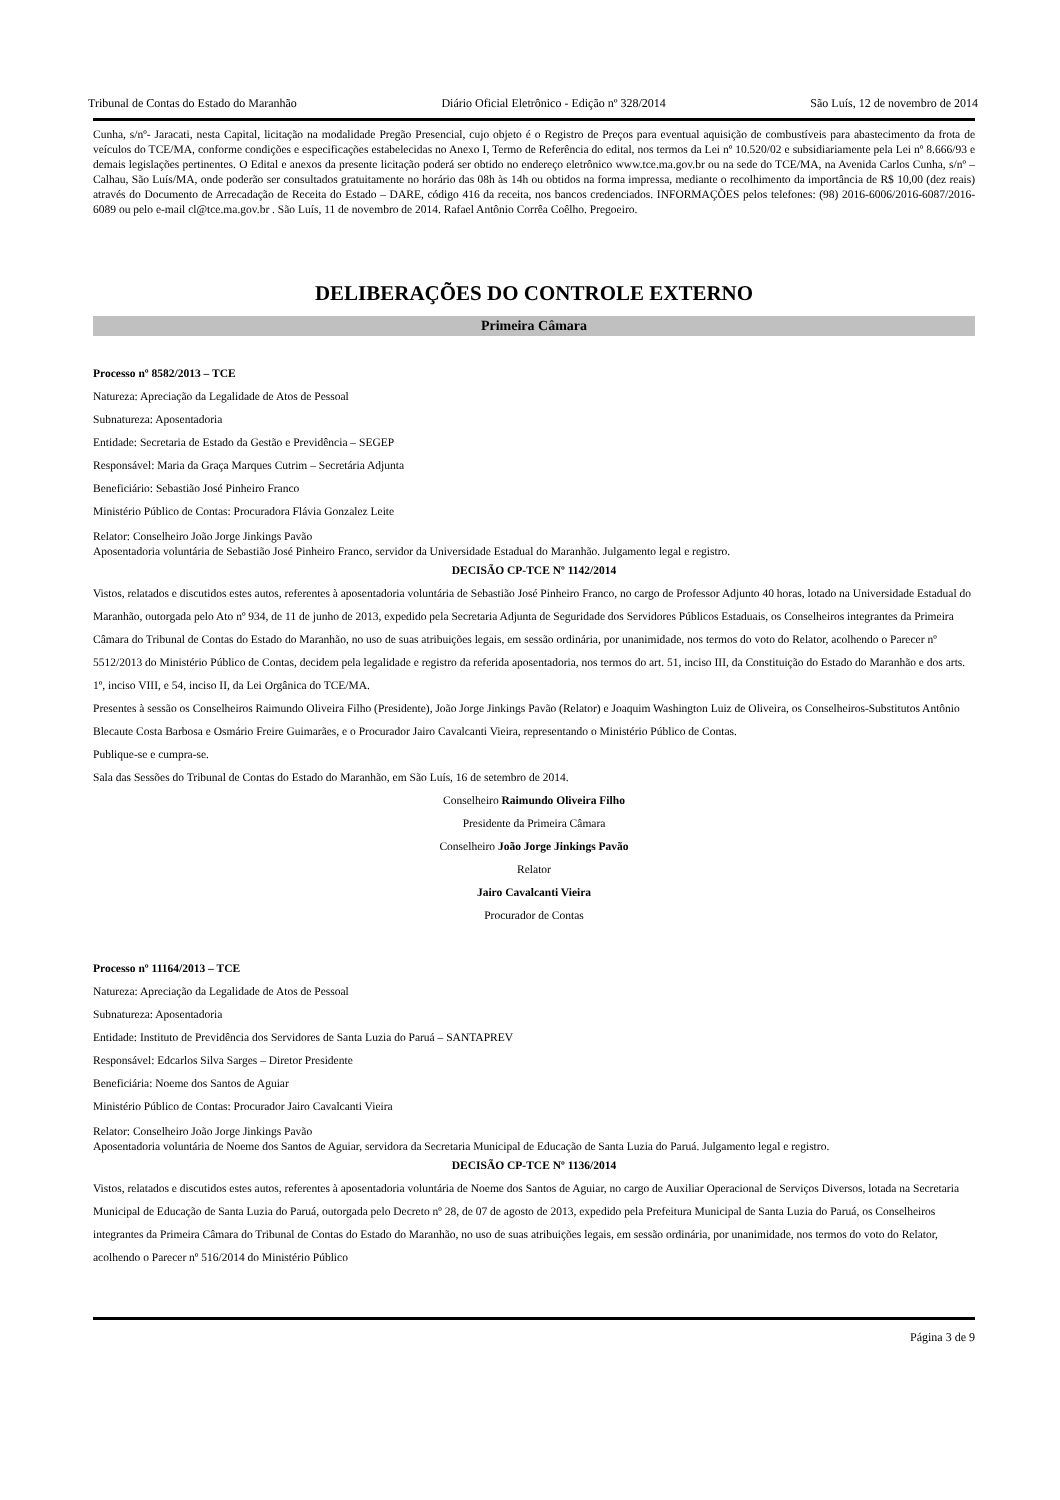Tribunal de Contas do Estado do Maranhão Diário Oficial Eletrônico - Edição nº 328/2014 São Luís, 12 de novembro de 2014
Cunha, s/nº- Jaracati, nesta Capital, licitação na modalidade Pregão Presencial, cujo objeto é o Registro de Preços para eventual aquisição de combustíveis para abastecimento da frota de veículos do TCE/MA, conforme condições e especificações estabelecidas no Anexo I, Termo de Referência do edital, nos termos da Lei nº 10.520/02 e subsidiariamente pela Lei nº 8.666/93 e demais legislações pertinentes. O Edital e anexos da presente licitação poderá ser obtido no endereço eletrônico www.tce.ma.gov.br ou na sede do TCE/MA, na Avenida Carlos Cunha, s/nº – Calhau, São Luís/MA, onde poderão ser consultados gratuitamente no horário das 08h às 14h ou obtidos na forma impressa, mediante o recolhimento da importância de R$ 10,00 (dez reais) através do Documento de Arrecadação de Receita do Estado – DARE, código 416 da receita, nos bancos credenciados. INFORMAÇÕES pelos telefones: (98) 2016-6006/2016-6087/2016-6089 ou pelo e-mail cl@tce.ma.gov.br . São Luís, 11 de novembro de 2014. Rafael Antônio Corrêa Coêlho. Pregoeiro.
DELIBERAÇÕES DO CONTROLE EXTERNO
Primeira Câmara
Processo nº 8582/2013 – TCE
Natureza: Apreciação da Legalidade de Atos de Pessoal
Subnatureza: Aposentadoria
Entidade: Secretaria de Estado da Gestão e Previdência – SEGEP
Responsável: Maria da Graça Marques Cutrim – Secretária Adjunta
Beneficiário: Sebastião José Pinheiro Franco
Ministério Público de Contas: Procuradora Flávia Gonzalez Leite
Relator: Conselheiro João Jorge Jinkings Pavão
Aposentadoria voluntária de Sebastião José Pinheiro Franco, servidor da Universidade Estadual do Maranhão. Julgamento legal e registro.
DECISÃO CP-TCE Nº 1142/2014
Vistos, relatados e discutidos estes autos, referentes à aposentadoria voluntária de Sebastião José Pinheiro Franco, no cargo de Professor Adjunto 40 horas, lotado na Universidade Estadual do Maranhão, outorgada pelo Ato nº 934, de 11 de junho de 2013, expedido pela Secretaria Adjunta de Seguridade dos Servidores Públicos Estaduais, os Conselheiros integrantes da Primeira Câmara do Tribunal de Contas do Estado do Maranhão, no uso de suas atribuições legais, em sessão ordinária, por unanimidade, nos termos do voto do Relator, acolhendo o Parecer nº 5512/2013 do Ministério Público de Contas, decidem pela legalidade e registro da referida aposentadoria, nos termos do art. 51, inciso III, da Constituição do Estado do Maranhão e dos arts. 1º, inciso VIII, e 54, inciso II, da Lei Orgânica do TCE/MA.
Presentes à sessão os Conselheiros Raimundo Oliveira Filho (Presidente), João Jorge Jinkings Pavão (Relator) e Joaquim Washington Luiz de Oliveira, os Conselheiros-Substitutos Antônio Blecaute Costa Barbosa e Osmário Freire Guimarães, e o Procurador Jairo Cavalcanti Vieira, representando o Ministério Público de Contas.
Publique-se e cumpra-se.
Sala das Sessões do Tribunal de Contas do Estado do Maranhão, em São Luís, 16 de setembro de 2014.
Conselheiro Raimundo Oliveira Filho
Presidente da Primeira Câmara
Conselheiro João Jorge Jinkings Pavão
Relator
Jairo Cavalcanti Vieira
Procurador de Contas
Processo nº 11164/2013 – TCE
Natureza: Apreciação da Legalidade de Atos de Pessoal
Subnatureza: Aposentadoria
Entidade: Instituto de Previdência dos Servidores de Santa Luzia do Paruá – SANTAPREV
Responsável: Edcarlos Silva Sarges – Diretor Presidente
Beneficiária: Noeme dos Santos de Aguiar
Ministério Público de Contas: Procurador Jairo Cavalcanti Vieira
Relator: Conselheiro João Jorge Jinkings Pavão
Aposentadoria voluntária de Noeme dos Santos de Aguiar, servidora da Secretaria Municipal de Educação de Santa Luzia do Paruá. Julgamento legal e registro.
DECISÃO CP-TCE Nº 1136/2014
Vistos, relatados e discutidos estes autos, referentes à aposentadoria voluntária de Noeme dos Santos de Aguiar, no cargo de Auxiliar Operacional de Serviços Diversos, lotada na Secretaria Municipal de Educação de Santa Luzia do Paruá, outorgada pelo Decreto nº 28, de 07 de agosto de 2013, expedido pela Prefeitura Municipal de Santa Luzia do Paruá, os Conselheiros integrantes da Primeira Câmara do Tribunal de Contas do Estado do Maranhão, no uso de suas atribuições legais, em sessão ordinária, por unanimidade, nos termos do voto do Relator, acolhendo o Parecer nº 516/2014 do Ministério Público
Página 3 de 9